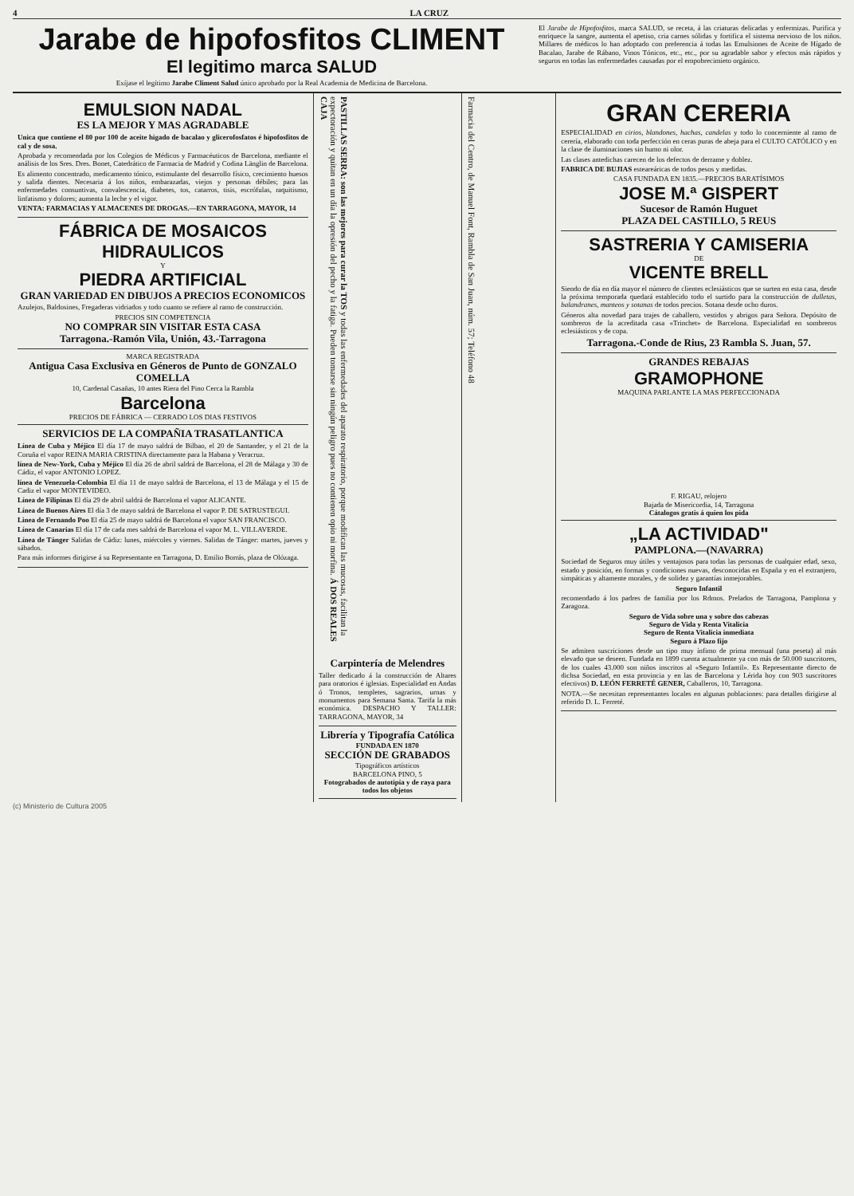4 LA CRUZ
Jarabe de hipofosfitos CLIMENT
El legitimo marca SALUD
Exíjase el legítimo Jarabe Climent Salud único aprobado por la Real Academia de Medicina de Barcelona.
El Jarabe de Hipofosfitos, marca SALUD, se receta, á las criaturas delicadas y enfermizas. Purifica y enriquece la sangre, aumenta el apetiso, cria carnes sólidas y fortifica el sistema nervioso de los niños. Millares de médicos lo han adoptado con preferencia á todas las Emulsiones de Aceite de Hígado de Bacalao, Jarabe de Rábano, Vinos Tónicos, etc., etc., por su agradable sabor y efectos más rápidos y seguros en todas las enfermedades causadas por el empobrecimieto orgánico.
EMULSION NADAL
ES LA MEJOR Y MAS AGRADABLE
Unica que contiene el 80 por 100 de aceite higado de bacalao y glicerofosfatos é hipofosfitos de cal y de sosa.
Aprobada y recomendada por los Colegios de Médicos y Farmacéuticos de Barcelona, mediante el análisis de los Sres. Dres. Bonet, Catedrático de Farmacia de Madrid y Codina Länglin de Barcelona.
Es alimento concentrado, medicamento tónico, estimulante del desarrollo físico, crecimiento huesos y salida dientes. Necesaria á los niños, embarazadas, viejos y personas débiles; para las enfermedades consuntivas, convalescencia, diabetes, tos, catarros, tisis, escrófulas, raquitismo, linfatismo y dolores; aumenta la leche y el vigor.
VENTA: FARMACIAS Y ALMACENES DE DROGAS.—EN TARRAGONA, MAYOR, 14
FÁBRICA DE MOSAICOS HIDRAULICOS
Y
PIEDRA ARTIFICIAL
GRAN VARIEDAD EN DIBUJOS A PRECIOS ECONOMICOS
Azulejos, Baldosines, Fregaderas vidriados y todo cuanto se refiere al ramo de construcción.
PRECIOS SIN COMPETENCIA
NO COMPRAR SIN VISITAR ESTA CASA
Tarragona.-Ramón Vila, Unión, 43.-Tarragona
MARCA REGISTRADA
Antigua Casa Exclusiva en Géneros de Punto de GONZALO COMELLA
10, Cardenal Casañas, 10 antes Riera del Pino Cerca la Rambla
Barcelona
PRECIOS DE FÁBRICA — CERRADO LOS DIAS FESTIVOS
SERVICIOS DE LA COMPAÑIA TRASATLANTICA
Línea de Cuba y Méjico El día 17 de mayo saldrá de Bilbao, el 20 de Santander, y el 21 de la Coruña el vapor REINA MARIA CRISTINA directamente para la Habana y Veracruz.
línea de New-York, Cuba y Méjico El día 26 de abril saldrá de Barcelona, el 28 de Málaga y 30 de Cádiz, el vapor ANTONIO LOPEZ.
línea de Venezuela-Colombia El día 11 de mayo saldrá de Barcelona, el 13 de Málaga y el 15 de Cadiz el vapor MONTEVIDEO.
Línea de Filipinas El día 29 de abril saldrá de Barcelona el vapor ALICANTE.
Línea de Buenos Aires El día 3 de mayo saldrá de Barcelona el vapor P. DE SATRUSTEGUI.
Linea de Fernando Poo El día 25 de mayo saldrá de Barcelona el vapor SAN FRANCISCO.
Línea de Canarias El día 17 de cada mes saldrá de Barcelona el vapor M. L. VILLAVERDE.
Línea de Tánger Salidas de Cádiz: lunes, miércoles y viernes. Salidas de Tánger: martes, jueves y sábados.
Para más informes dirigirse á su Representante en Tarragona, D. Emilio Borrás, plaza de Olózaga.
PASTILLAS SERRA: son las mejores para curar la TOS y todas las enfermedades del aparato respiratorio, porque modifican las mucosas, facilitan la expectoración y quitan en un día la opresión del pecho y la fatiga. Pueden tomarse sin ningún peligro pues no contienen opio ni morfina. Á DOS REALES CAJA
Carpintería de Melendres
Taller dedicado á la construcción de Altares para oratorios é iglesias. Especialidad en Andas ó Tronos, templetes, sagrarios, urnas y monumentos para Semana Santa. Tarifa la más económica. DESPACHO Y TALLER: TARRAGONA, MAYOR, 34
Librería y Tipografía Católica
FUNDADA EN 1870
SECCIÓN DE GRABADOS
Tipográficos artísticos
BARCELONA PINO, 5
Fotograbados de autotipia y de raya para todos los objetos
Farmacia del Centro, de Manuel Font, Rambla de San Juan, núm. 57; Teléfono 48
GRAN CERERIA
ESPECIALIDAD en cirios, blandones, hachas, candelas y todo lo concerniente al ramo de cerería, elaborado con toda perfección en ceras puras de abeja para el CULTO CATÓLICO y en la clase de iluminaciones sin humo ni olor.
Las clases antedichas carecen de los defectos de derrame y doblez.
FABRICA DE BUJIAS esteareáricas de todos pesos y medidas.
CASA FUNDADA EN 1835.—PRECIOS BARATÍSIMOS
JOSE M.ª GISPERT
Sucesor de Ramón Huguet
PLAZA DEL CASTILLO, 5 REUS
SASTRERIA Y CAMISERIA
DE
VICENTE BRELL
Siendo de día en día mayor el número de clientes eclesiásticos que se surten en esta casa, desde la próxima temporada quedará establecido todo el surtido para la construcción de dulletas, balandranes, manteos y sotanas de todos precios. Sotana desde ocho duros.
Géneros alta novedad para trajes de caballero, vestidos y abrigos para Señora. Depósito de sombreros de la acreditada casa «Trinchet» de Barcelona. Especialidad en sombreros eclesiásticos y de copa.
Tarragona.-Conde de Rius, 23 Rambla S. Juan, 57.
GRANDES REBAJAS
GRAMOPHONE
MAQUINA PARLANTE LA MAS PERFECCIONADA
F. RIGAU, relojero
Bajada de Misericordia, 14, Tarragona
Cátalogos gratis á quien los pida
„LA ACTIVIDAD"
PAMPLONA.—(NAVARRA)
Sociedad de Seguros muy útiles y ventajosos para todas las personas de cualquier edad, sexo, estado y posición, en formas y condiciones nuevas, desconocidas en España y en el extranjero, simpáticas y altamente morales, y de solidez y garantías inmejorables.
Seguro Infantil
recomendado á los padres de familia por los Rdmos. Prelados de Tarragona, Pamplona y Zaragoza.
Seguro de Vida sobre una y sobre dos cabezas
Seguro de Vida y Renta Vitalicia
Seguro de Renta Vitalicia inmediata
Seguro á Plazo fijo
Se admiten suscriciones desde un tipo muy ínfimo de prima mensual (una peseta) al más elevado que se deseen. Fundada en 1899 cuenta actualmente ya con más de 50.000 suscritores, de los cuales 43.000 son niños inscritos al «Seguro Infantil». Es Representante directo de dichsa Sociedad, en esta provincia y en las de Barcelona y Lérida hoy con 903 suscritores efectivos) D. LEÓN FERRETÉ GENER, Caballeros, 10, Tarragona.
NOTA.—Se necesitan representantes locales en algunas poblaciones: para detalles dirigirse al referido D. L. Ferreté.
(c) Ministerio de Cultura 2005